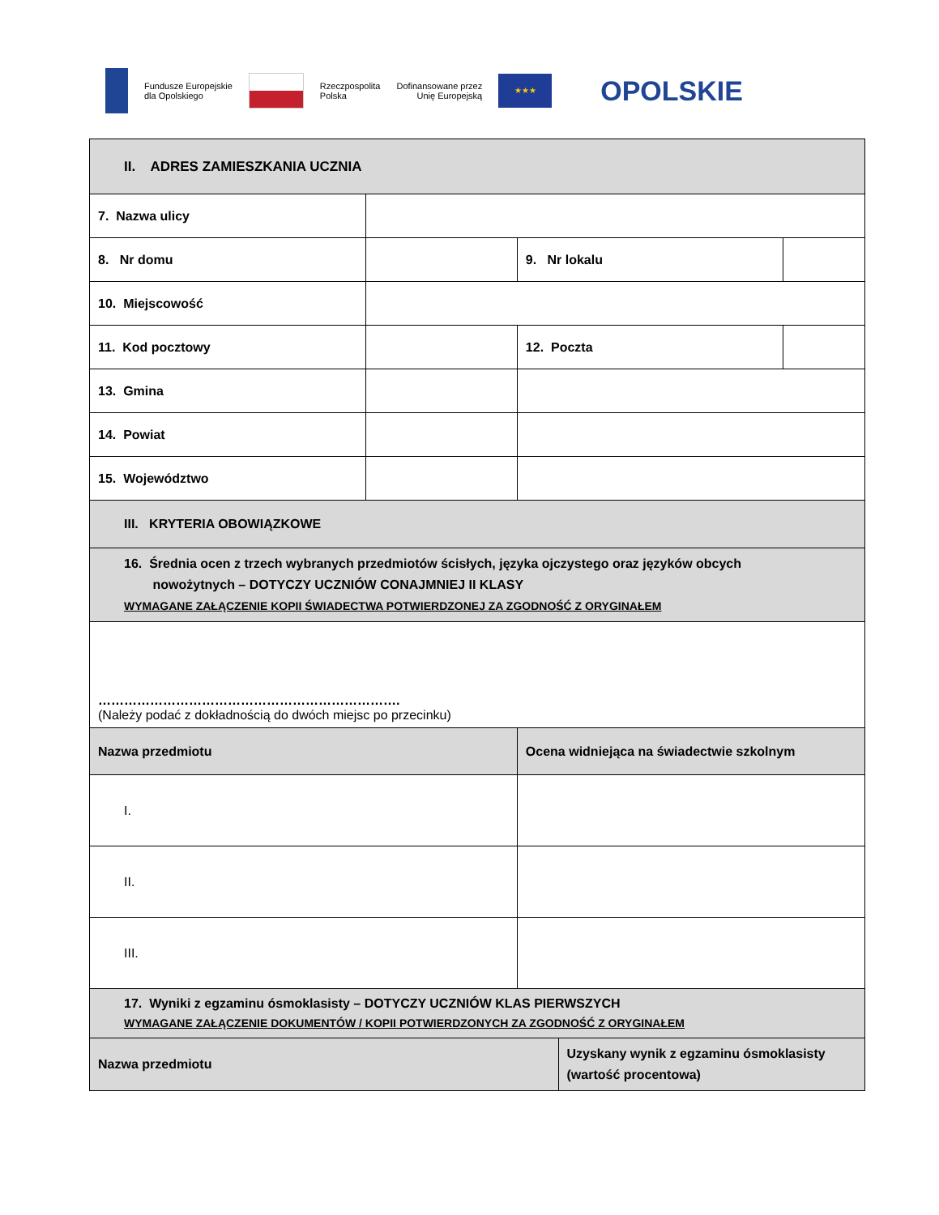Fundusze Europejskie
dla Opolskiego Rzeczpospolita
Polska Dofinansowane przez
Unię Europejską ★★★ OPOLSKIE
| II. ADRES ZAMIESZKANIA UCZNIA | | | | |
| 7. Nazwa ulicy | | | | |
| 8. Nr domu | | 9. Nr lokalu | | |
| 10. Miejscowość | | | | |
| 11. Kod pocztowy | | 12. Poczta | | |
| 13. Gmina | | | | |
| 14. Powiat | | | | |
| 15. Województwo | | | | |
| III. KRYTERIA OBOWIĄZKOWE | | | | |
| 16. Średnia ocen z trzech wybranych przedmiotów ścisłych, języka ojczystego oraz języków obcych nowożytnych – DOTYCZY UCZNIÓW CONAJMNIEJ II KLASY WYMAGANE ZAŁĄCZENIE KOPII ŚWIADECTWA POTWIERDZONEJ ZA ZGODNOŚĆ Z ORYGINAŁEM | | | | |
| ……………………………………………………………. (Należy podać z dokładnością do dwóch miejsc po przecinku) | | | | |
| Nazwa przedmiotu | | Ocena widniejąca na świadectwie szkolnym | | |
| I. | | | | |
| II. | | | | |
| III. | | | | |
| 17. Wyniki z egzaminu ósmoklasisty – DOTYCZY UCZNIÓW KLAS PIERWSZYCH WYMAGANE ZAŁĄCZENIE DOKUMENTÓW / KOPII POTWIERDZONYCH ZA ZGODNOŚĆ Z ORYGINAŁEM | | | | |
| Nazwa przedmiotu | | | Uzyskany wynik z egzaminu ósmoklasisty (wartość procentowa) | |